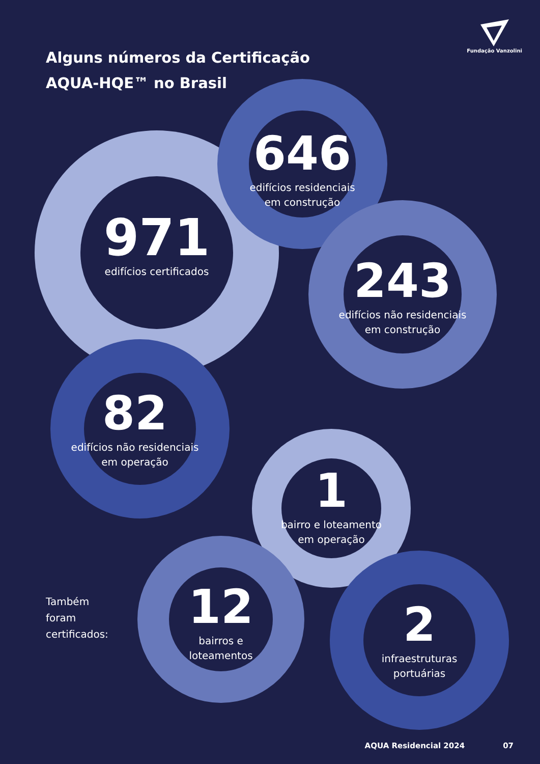Fundação Vanzolini
Alguns números da Certificação
AQUA-HQE™ no Brasil
646
edifícios residenciais
em construção
971
edifícios certificados
243
edifícios não residenciais
em construção
82
edifícios não residenciais
em operação
1
bairro e loteamento
em operação
Também
foram
certificados:
12
bairros e
loteamentos
2
infraestruturas
portuárias
AQUA Residencial 2024 07